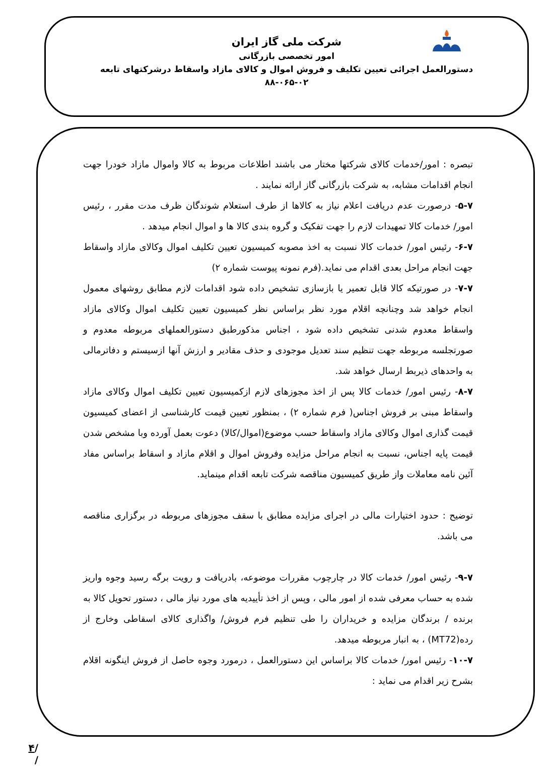شرکت ملی گاز ایران
امور تخصصی بازرگانی
دستورالعمل اجرائی تعیین تکلیف و فروش اموال و کالای مازاد واسقاط درشرکتهای تابعه
۸۸-۰۶۵-۰۲
تبصره : امور/خدمات کالای شرکتها مختار می باشند اطلاعات مربوط به کالا واموال مازاد خودرا جهت انجام اقدامات مشابه، به شرکت بازرگانی گاز ارائه نمایند .
۵-۷- درصورت عدم دریافت اعلام نیاز به کالاها از طرف استعلام شوندگان ظرف مدت مقرر ، رئیس امور/ خدمات کالا تمهیدات لازم را جهت تفکیک و گروه بندی کالا ها و اموال انجام میدهد .
۶-۷- رئیس امور/ خدمات کالا نسبت به اخذ مصوبه کمیسیون تعیین تکلیف اموال وکالای مازاد واسقاط جهت انجام مراحل بعدی اقدام می نماید.(فرم نمونه پیوست شماره ۲)
۷-۷- در صورتیکه کالا قابل تعمیر یا بازسازی تشخیص داده شود اقدامات لازم مطابق روشهای معمول انجام خواهد شد وچنانچه اقلام مورد نظر براساس نظر کمیسیون تعیین تکلیف اموال وکالای مازاد واسقاط معدوم شدنی تشخیص داده شود ، اجناس مذکورطبق دستورالعملهای مربوطه معدوم و صورتجلسه مربوطه جهت تنظیم سند تعدیل موجودی و حذف مقادیر و ارزش آنها ازسیستم و دفاترمالی به واحدهای ذیربط ارسال خواهد شد.
۸-۷- رئیس امور/ خدمات کالا پس از اخذ مجوزهای لازم ازکمیسیون تعیین تکلیف اموال وکالای مازاد واسقاط مبنی بر فروش اجناس( فرم شماره ۲) ، بمنظور تعیین قیمت کارشناسی از اعضای کمیسیون قیمت گذاری اموال وکالای مازاد واسقاط حسب موضوع(اموال/کالا) دعوت بعمل آورده وبا مشخص شدن قیمت پایه اجناس، نسبت به انجام مراحل مزایده وفروش اموال و اقلام مازاد و اسقاط براساس مفاد آئین نامه معاملات واز طریق کمیسیون مناقصه شرکت تابعه اقدام مینماید.
توضیح : حدود اختیارات مالی در اجرای مزایده مطابق با سقف مجوزهای مربوطه در برگزاری مناقصه می باشد.
۹-۷- رئیس امور/ خدمات کالا در چارچوب مقررات موضوعه، بادریافت و رویت برگه رسید وجوه واریز شده به حساب معرفی شده از امور مالی ، وپس از اخذ تأییدیه های مورد نیاز مالی ، دستور تحویل کالا به برنده / برندگان مزایده و خریداران را طی تنظیم فرم فروش/ واگذاری کالای اسقاطی وخارج از رده(MT72) ، به انبار مربوطه میدهد.
۱۰-۷- رئیس امور/ خدمات کالا براساس این دستورالعمل ، درمورد وجوه حاصل از فروش اینگونه اقلام بشرح زیر اقدام می نماید :
/ / ۴